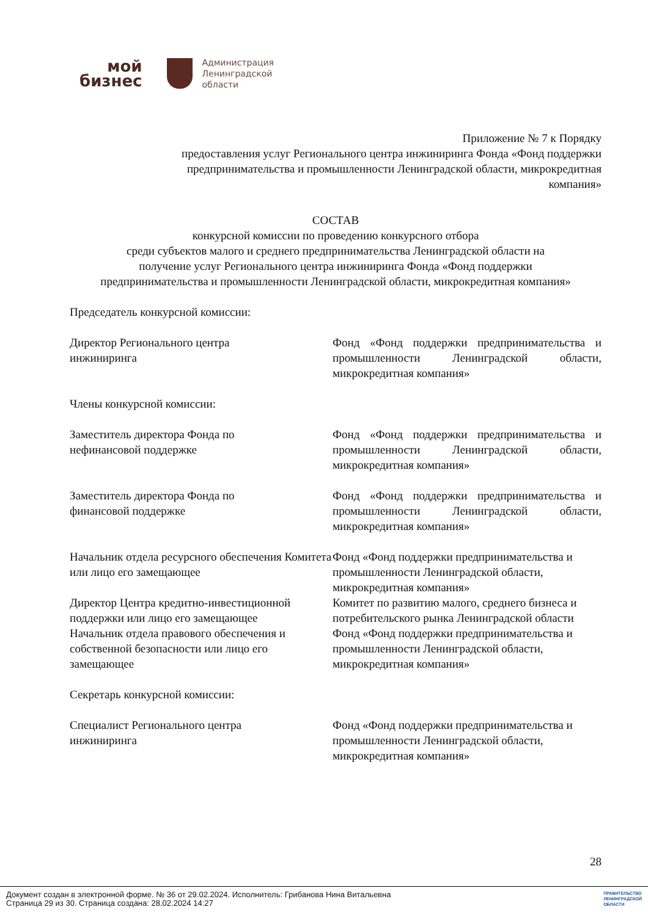мой
бизнес
Администрация
Ленинградской
области
Приложение № 7 к Порядку
предоставления услуг Регионального центра инжиниринга Фонда «Фонд поддержки
предпринимательства и промышленности Ленинградской области, микрокредитная
компания»
СОСТАВ
конкурсной комиссии по проведению конкурсного отбора
среди субъектов малого и среднего предпринимательства Ленинградской области на
получение услуг Регионального центра инжиниринга Фонда «Фонд поддержки
предпринимательства и промышленности Ленинградской области, микрокредитная компания»
Председатель конкурсной комиссии:
| Директор Регионального центра инжиниринга | Фонд «Фонд поддержки предпринимательства и промышленности Ленинградской области, микрокредитная компания» |
Члены конкурсной комиссии:
| Заместитель директора Фонда по нефинансовой поддержке | Фонд «Фонд поддержки предпринимательства и промышленности Ленинградской области, микрокредитная компания» |
| Заместитель директора Фонда по финансовой поддержке | Фонд «Фонд поддержки предпринимательства и промышленности Ленинградской области, микрокредитная компания» |
| Начальник отдела ресурсного обеспечения Комитета или лицо его замещающее | Фонд «Фонд поддержки предпринимательства и промышленности Ленинградской области, микрокредитная компания» |
| Директор Центра кредитно-инвестиционной поддержки или лицо его замещающее | Комитет по развитию малого, среднего бизнеса и потребительского рынка Ленинградской области |
| Начальник отдела правового обеспечения и собственной безопасности или лицо его замещающее | Фонд «Фонд поддержки предпринимательства и промышленности Ленинградской области, микрокредитная компания» |
Секретарь конкурсной комиссии:
| Специалист Регионального центра инжиниринга | Фонд «Фонд поддержки предпринимательства и промышленности Ленинградской области, микрокредитная компания» |
28
Документ создан в электронной форме. № 36 от 29.02.2024. Исполнитель: Грибанова Нина Витальевна
Страница 29 из 30. Страница создана: 28.02.2024 14:27
ПРАВИТЕЛЬСТВО
ЛЕНИНГРАДСКОЙ
ОБЛАСТИ